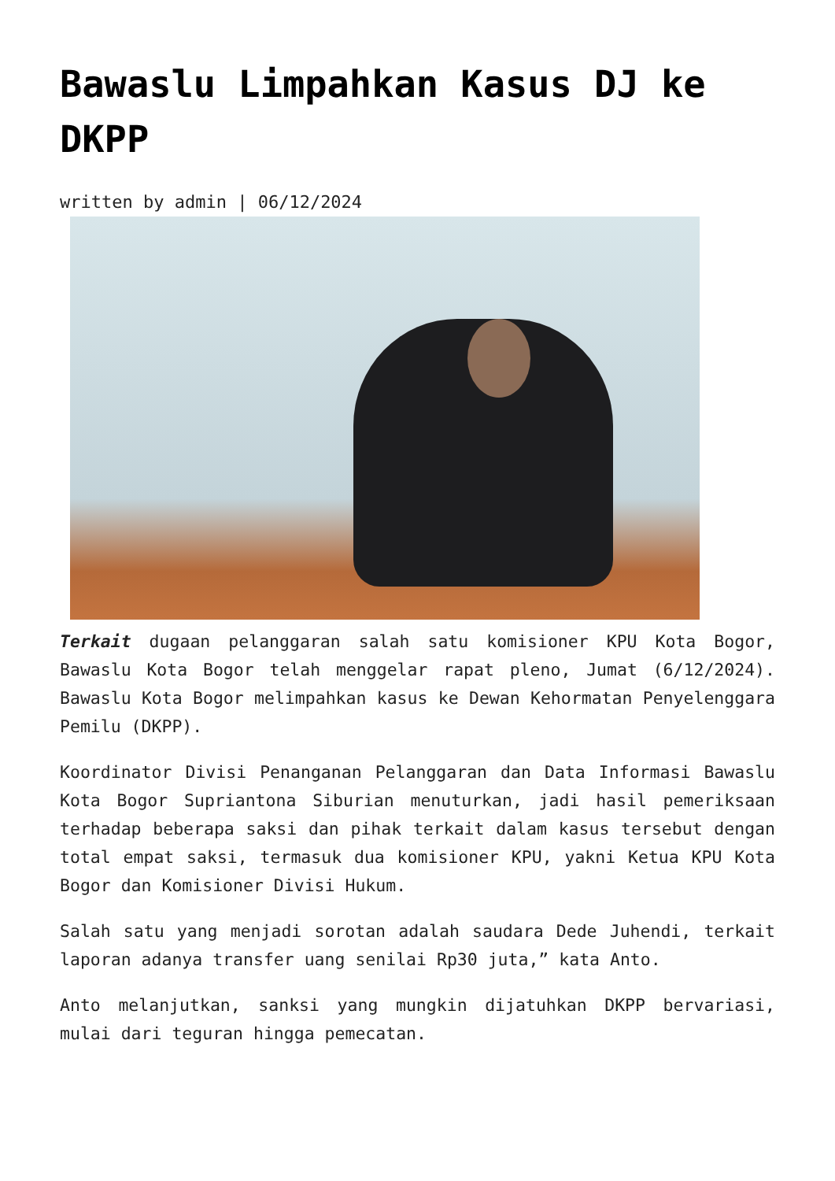Bawaslu Limpahkan Kasus DJ ke DKPP
written by admin | 06/12/2024
Terkait dugaan pelanggaran salah satu komisioner KPU Kota Bogor, Bawaslu Kota Bogor telah menggelar rapat pleno, Jumat (6/12/2024). Bawaslu Kota Bogor melimpahkan kasus ke Dewan Kehormatan Penyelenggara Pemilu (DKPP).
Koordinator Divisi Penanganan Pelanggaran dan Data Informasi Bawaslu Kota Bogor Supriantona Siburian menuturkan, jadi hasil pemeriksaan terhadap beberapa saksi dan pihak terkait dalam kasus tersebut dengan total empat saksi, termasuk dua komisioner KPU, yakni Ketua KPU Kota Bogor dan Komisioner Divisi Hukum.
Salah satu yang menjadi sorotan adalah saudara Dede Juhendi, terkait laporan adanya transfer uang senilai Rp30 juta,” kata Anto.
Anto melanjutkan, sanksi yang mungkin dijatuhkan DKPP bervariasi, mulai dari teguran hingga pemecatan.